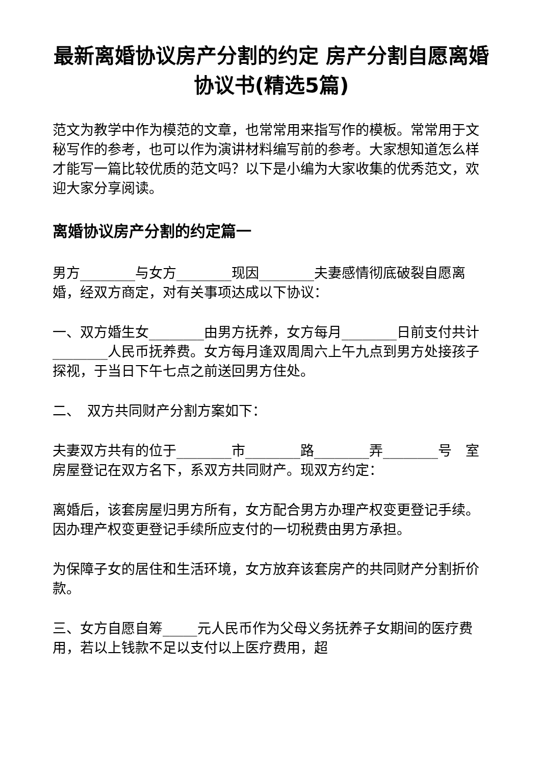最新离婚协议房产分割的约定 房产分割自愿离婚协议书(精选5篇)
范文为教学中作为模范的文章，也常常用来指写作的模板。常常用于文秘写作的参考，也可以作为演讲材料编写前的参考。大家想知道怎么样才能写一篇比较优质的范文吗？以下是小编为大家收集的优秀范文，欢迎大家分享阅读。
离婚协议房产分割的约定篇一
男方________与女方________现因________夫妻感情彻底破裂自愿离婚，经双方商定，对有关事项达成以下协议：
一、双方婚生女________由男方抚养，女方每月________日前支付共计________人民币抚养费。女方每月逢双周周六上午九点到男方处接孩子探视，于当日下午七点之前送回男方住处。
二、　双方共同财产分割方案如下：
夫妻双方共有的位于________市________路________弄________号　室房屋登记在双方名下，系双方共同财产。现双方约定：
离婚后，该套房屋归男方所有，女方配合男方办理产权变更登记手续。因办理产权变更登记手续所应支付的一切税费由男方承担。
为保障子女的居住和生活环境，女方放弃该套房产的共同财产分割折价款。
三、女方自愿自筹_____元人民币作为父母义务抚养子女期间的医疗费用，若以上钱款不足以支付以上医疗费用，超